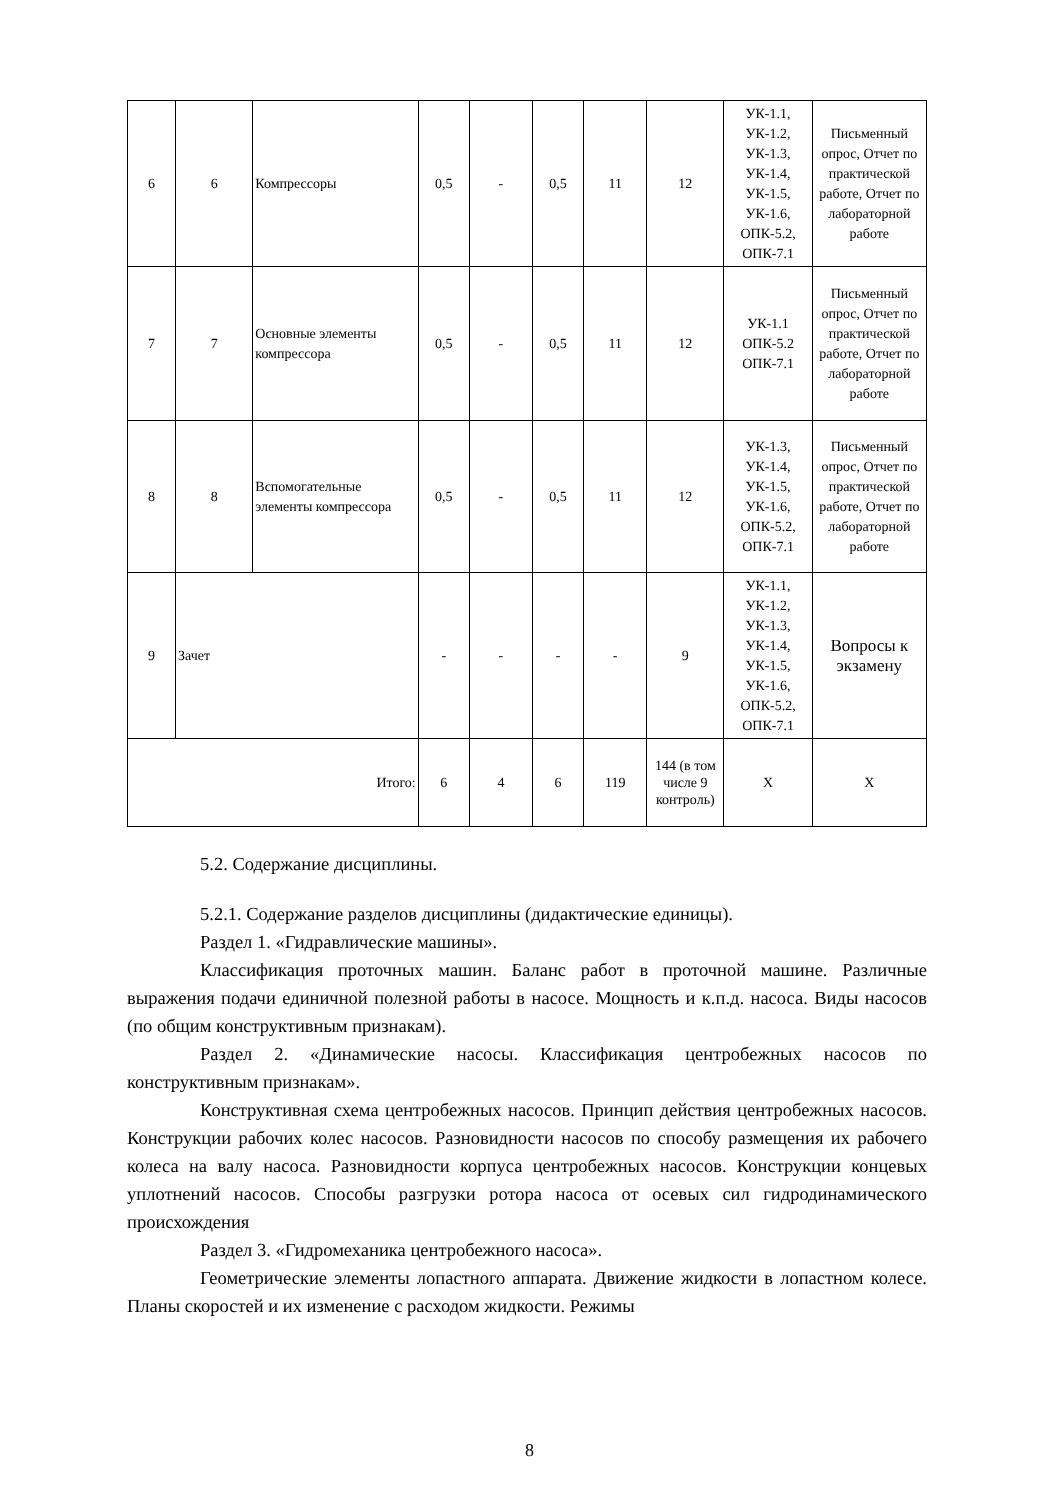| 6 | 6 | Компрессоры | 0,5 | - | 0,5 | 11 | 12 | УК-1.1, УК-1.2, УК-1.3, УК-1.4, УК-1.5, УК-1.6, ОПК-5.2, ОПК-7.1 | Письменный опрос, Отчет по практической работе, Отчет по лабораторной работе |
| 7 | 7 | Основные элементы компрессора | 0,5 | - | 0,5 | 11 | 12 | УК-1.1 ОПК-5.2 ОПК-7.1 | Письменный опрос, Отчет по практической работе, Отчет по лабораторной работе |
| 8 | 8 | Вспомогательные элементы компрессора | 0,5 | - | 0,5 | 11 | 12 | УК-1.3, УК-1.4, УК-1.5, УК-1.6, ОПК-5.2, ОПК-7.1 | Письменный опрос, Отчет по практической работе, Отчет по лабораторной работе |
| 9 | Зачет | | - | - | - | - | 9 | УК-1.1, УК-1.2, УК-1.3, УК-1.4, УК-1.5, УК-1.6, ОПК-5.2, ОПК-7.1 | Вопросы к экзамену |
| Итого: | | | 6 | 4 | 6 | 119 | 144 (в том числе 9 контроль) | Х | Х |
5.2. Содержание дисциплины.
5.2.1. Содержание разделов дисциплины (дидактические единицы).
Раздел 1. «Гидравлические машины».
Классификация проточных машин. Баланс работ в проточной машине. Различные выражения подачи единичной полезной работы в насосе. Мощность и к.п.д. насоса. Виды насосов (по общим конструктивным признакам).
Раздел 2. «Динамические насосы. Классификация центробежных насосов по конструктивным признакам».
Конструктивная схема центробежных насосов. Принцип действия центробежных насосов. Конструкции рабочих колес насосов. Разновидности насосов по способу размещения их рабочего колеса на валу насоса. Разновидности корпуса центробежных насосов. Конструкции концевых уплотнений насосов. Способы разгрузки ротора насоса от осевых сил гидродинамического происхождения
Раздел 3. «Гидромеханика центробежного насоса».
Геометрические элементы лопастного аппарата. Движение жидкости в лопастном колесе. Планы скоростей и их изменение с расходом жидкости. Режимы
8